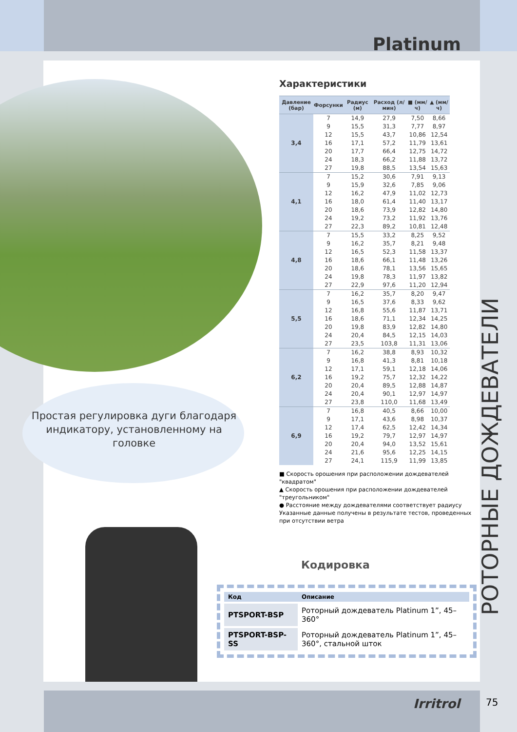Platinum
Характеристики
| Давление (бар) | Форсунки | Радиус (м) | Расход (л/мин) | ■ (мм/ч) | ▲ (мм/ч) |
| --- | --- | --- | --- | --- | --- |
| 3,4 | 7 | 14,9 | 27,9 | 7,50 | 8,66 |
| | 9 | 15,5 | 31,3 | 7,77 | 8,97 |
| | 12 | 15,5 | 43,7 | 10,86 | 12,54 |
| | 16 | 17,1 | 57,2 | 11,79 | 13,61 |
| | 20 | 17,7 | 66,4 | 12,75 | 14,72 |
| | 24 | 18,3 | 66,2 | 11,88 | 13,72 |
| | 27 | 19,8 | 88,5 | 13,54 | 15,63 |
| 4,1 | 7 | 15,2 | 30,6 | 7,91 | 9,13 |
| | 9 | 15,9 | 32,6 | 7,85 | 9,06 |
| | 12 | 16,2 | 47,9 | 11,02 | 12,73 |
| | 16 | 18,0 | 61,4 | 11,40 | 13,17 |
| | 20 | 18,6 | 73,9 | 12,82 | 14,80 |
| | 24 | 19,2 | 73,2 | 11,92 | 13,76 |
| | 27 | 22,3 | 89,2 | 10,81 | 12,48 |
| 4,8 | 7 | 15,5 | 33,2 | 8,25 | 9,52 |
| | 9 | 16,2 | 35,7 | 8,21 | 9,48 |
| | 12 | 16,5 | 52,3 | 11,58 | 13,37 |
| | 16 | 18,6 | 66,1 | 11,48 | 13,26 |
| | 20 | 18,6 | 78,1 | 13,56 | 15,65 |
| | 24 | 19,8 | 78,3 | 11,97 | 13,82 |
| | 27 | 22,9 | 97,6 | 11,20 | 12,94 |
| 5,5 | 7 | 16,2 | 35,7 | 8,20 | 9,47 |
| | 9 | 16,5 | 37,6 | 8,33 | 9,62 |
| | 12 | 16,8 | 55,6 | 11,87 | 13,71 |
| | 16 | 18,6 | 71,1 | 12,34 | 14,25 |
| | 20 | 19,8 | 83,9 | 12,82 | 14,80 |
| | 24 | 20,4 | 84,5 | 12,15 | 14,03 |
| | 27 | 23,5 | 103,8 | 11,31 | 13,06 |
| 6,2 | 7 | 16,2 | 38,8 | 8,93 | 10,32 |
| | 9 | 16,8 | 41,3 | 8,81 | 10,18 |
| | 12 | 17,1 | 59,1 | 12,18 | 14,06 |
| | 16 | 19,2 | 75,7 | 12,32 | 14,22 |
| | 20 | 20,4 | 89,5 | 12,88 | 14,87 |
| | 24 | 20,4 | 90,1 | 12,97 | 14,97 |
| | 27 | 23,8 | 110,0 | 11,68 | 13,49 |
| 6,9 | 7 | 16,8 | 40,5 | 8,66 | 10,00 |
| | 9 | 17,1 | 43,6 | 8,98 | 10,37 |
| | 12 | 17,4 | 62,5 | 12,42 | 14,34 |
| | 16 | 19,2 | 79,7 | 12,97 | 14,97 |
| | 20 | 20,4 | 94,0 | 13,52 | 15,61 |
| | 24 | 21,6 | 95,6 | 12,25 | 14,15 |
| | 27 | 24,1 | 115,9 | 11,99 | 13,85 |
■ Скорость орошения при расположении дождевателей "квадратом"
▲ Скорость орошения при расположении дождевателей "треугольником"
● Расстояние между дождевателями соответствует радиусу
Указанные данные получены в результате тестов, проведенных при отсутствии ветра
Простая регулировка дуги благодаря индикатору, установленному на головке
Кодировка
| Код | Описание |
| --- | --- |
| PTSPORT-BSP | Роторный дождеватель Platinum 1”, 45–360° |
| PTSPORT-BSP-SS | Роторный дождеватель Platinum 1”, 45–360°, стальной шток |
РОТОРНЫЕ ДОЖДЕВАТЕЛИ
Irritrol 75